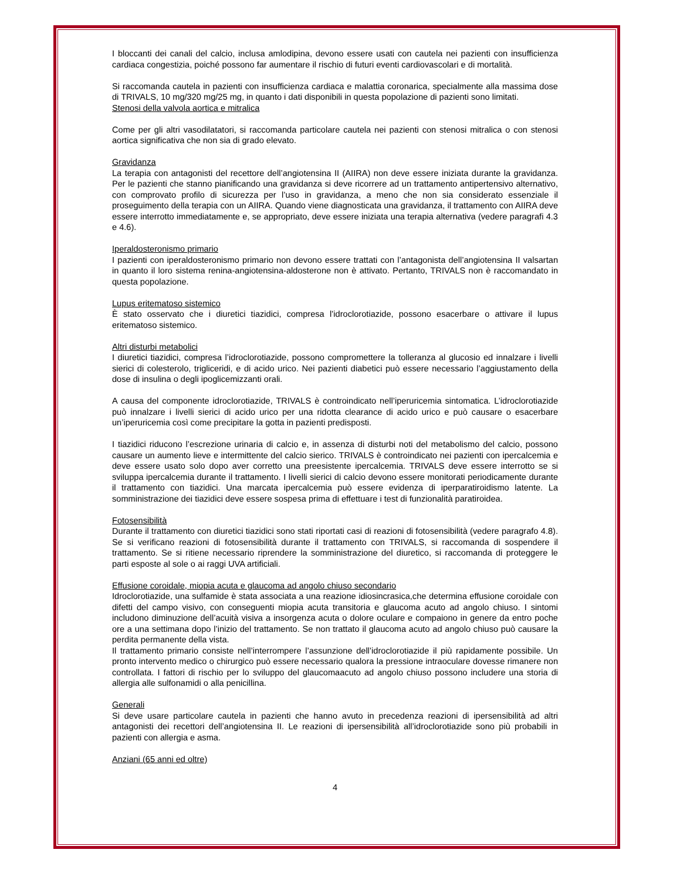I bloccanti dei canali del calcio, inclusa amlodipina, devono essere usati con cautela nei pazienti con insufficienza cardiaca congestizia, poiché possono far aumentare il rischio di futuri eventi cardiovascolari e di mortalità.
Si raccomanda cautela in pazienti con insufficienza cardiaca e malattia coronarica, specialmente alla massima dose di TRIVALS, 10 mg/320 mg/25 mg, in quanto i dati disponibili in questa popolazione di pazienti sono limitati.
Stenosi della valvola aortica e mitralica
Come per gli altri vasodilatatori, si raccomanda particolare cautela nei pazienti con stenosi mitralica o con stenosi aortica significativa che non sia di grado elevato.
Gravidanza
La terapia con antagonisti del recettore dell’angiotensina II (AIIRA) non deve essere iniziata durante la gravidanza. Per le pazienti che stanno pianificando una gravidanza si deve ricorrere ad un trattamento antipertensivo alternativo, con comprovato profilo di sicurezza per l’uso in gravidanza, a meno che non sia considerato essenziale il proseguimento della terapia con un AIIRA. Quando viene diagnosticata una gravidanza, il trattamento con AIIRA deve essere interrotto immediatamente e, se appropriato, deve essere iniziata una terapia alternativa (vedere paragrafi 4.3 e 4.6).
Iperaldosteronismo primario
I pazienti con iperaldosteronismo primario non devono essere trattati con l’antagonista dell’angiotensina II valsartan in quanto il loro sistema renina-angiotensina-aldosterone non è attivato. Pertanto, TRIVALS non è raccomandato in questa popolazione.
Lupus eritematoso sistemico
È stato osservato che i diuretici tiazidici, compresa l’idroclorotiazide, possono esacerbare o attivare il lupus eritematoso sistemico.
Altri disturbi metabolici
I diuretici tiazidici, compresa l’idroclorotiazide, possono compromettere la tolleranza al glucosio ed innalzare i livelli sierici di colesterolo, trigliceridi, e di acido urico. Nei pazienti diabetici può essere necessario l’aggiustamento della dose di insulina o degli ipoglicemizzanti orali.
A causa del componente idroclorotiazide, TRIVALS è controindicato nell’iperuricemia sintomatica. L’idroclorotiazide può innalzare i livelli sierici di acido urico per una ridotta clearance di acido urico e può causare o esacerbare un’iperuricemia così come precipitare la gotta in pazienti predisposti.
I tiazidici riducono l’escrezione urinaria di calcio e, in assenza di disturbi noti del metabolismo del calcio, possono causare un aumento lieve e intermittente del calcio sierico. TRIVALS è controindicato nei pazienti con ipercalcemia e deve essere usato solo dopo aver corretto una preesistente ipercalcemia. TRIVALS deve essere interrotto se si sviluppa ipercalcemia durante il trattamento. I livelli sierici di calcio devono essere monitorati periodicamente durante il trattamento con tiazidici. Una marcata ipercalcemia può essere evidenza di iperparatiroidismo latente. La somministrazione dei tiazidici deve essere sospesa prima di effettuare i test di funzionalità paratiroidea.
Fotosensibilità
Durante il trattamento con diuretici tiazidici sono stati riportati casi di reazioni di fotosensibilità (vedere paragrafo 4.8). Se si verificano reazioni di fotosensibilità durante il trattamento con TRIVALS, si raccomanda di sospendere il trattamento. Se si ritiene necessario riprendere la somministrazione del diuretico, si raccomanda di proteggere le parti esposte al sole o ai raggi UVA artificiali.
Effusione coroidale, miopia acuta e glaucoma ad angolo chiuso secondario
Idroclorotiazide, una sulfamide è stata associata a una reazione idiosincrasica,che determina effusione coroidale con difetti del campo visivo, con conseguenti miopia acuta transitoria e glaucoma acuto ad angolo chiuso. I sintomi includono diminuzione dell’acuità visiva a insorgenza acuta o dolore oculare e compaiono in genere da entro poche ore a una settimana dopo l’inizio del trattamento. Se non trattato il glaucoma acuto ad angolo chiuso può causare la perdita permanente della vista.
Il trattamento primario consiste nell’interrompere l’assunzione dell’idroclorotiazide il più rapidamente possibile. Un pronto intervento medico o chirurgico può essere necessario qualora la pressione intraoculare dovesse rimanere non controllata. I fattori di rischio per lo sviluppo del glaucomaacuto ad angolo chiuso possono includere una storia di allergia alle sulfonamidi o alla penicillina.
Generali
Si deve usare particolare cautela in pazienti che hanno avuto in precedenza reazioni di ipersensibilità ad altri antagonisti dei recettori dell’angiotensina II. Le reazioni di ipersensibilità all’idroclorotiazide sono più probabili in pazienti con allergia e asma.
Anziani (65 anni ed oltre)
4